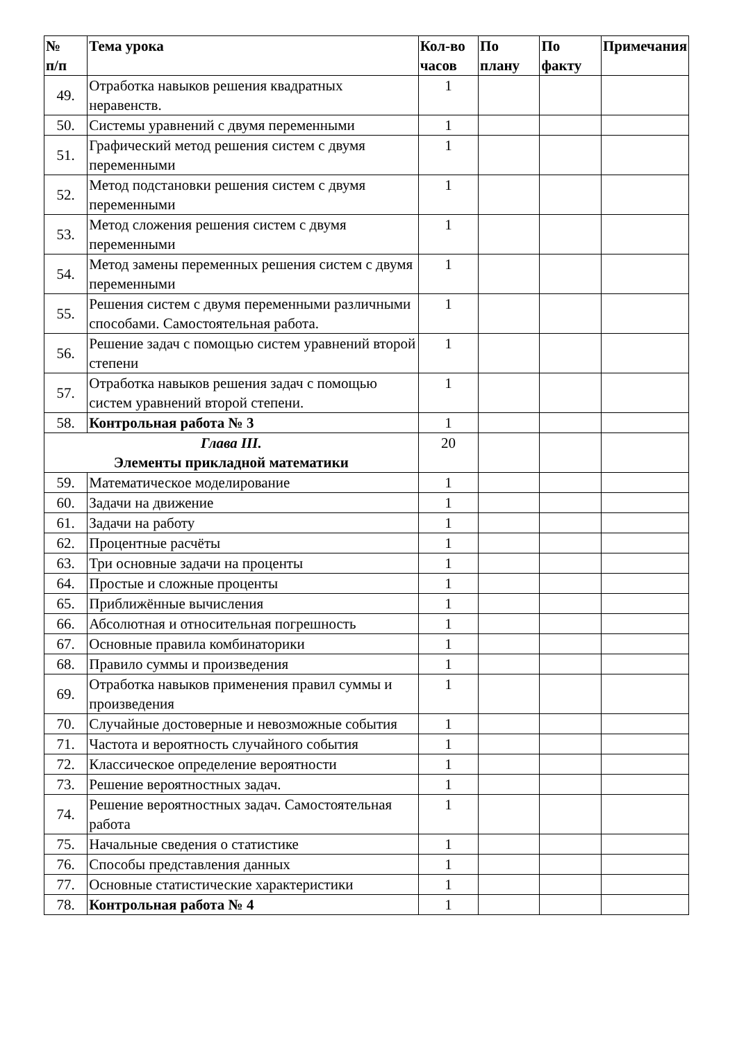| № п/п | Тема урока | Кол-во часов | По плану | По факту | Примечания |
| --- | --- | --- | --- | --- | --- |
| 49. | Отработка навыков решения квадратных неравенств. | 1 | | | |
| 50. | Системы уравнений с двумя переменными | 1 | | | |
| 51. | Графический метод решения систем с двумя переменными | 1 | | | |
| 52. | Метод подстановки решения систем с двумя переменными | 1 | | | |
| 53. | Метод сложения решения систем с двумя переменными | 1 | | | |
| 54. | Метод замены переменных решения систем с двумя переменными | 1 | | | |
| 55. | Решения систем с двумя переменными различными способами. Самостоятельная работа. | 1 | | | |
| 56. | Решение задач с помощью систем уравнений второй степени | 1 | | | |
| 57. | Отработка навыков решения задач с помощью систем уравнений второй степени. | 1 | | | |
| 58. | Контрольная работа № 3 | 1 | | | |
| Глава III. Элементы прикладной математики | | 20 | | | |
| 59. | Математическое моделирование | 1 | | | |
| 60. | Задачи на движение | 1 | | | |
| 61. | Задачи на работу | 1 | | | |
| 62. | Процентные расчёты | 1 | | | |
| 63. | Три основные задачи на проценты | 1 | | | |
| 64. | Простые и сложные проценты | 1 | | | |
| 65. | Приближённые вычисления | 1 | | | |
| 66. | Абсолютная и относительная погрешность | 1 | | | |
| 67. | Основные правила комбинаторики | 1 | | | |
| 68. | Правило суммы и произведения | 1 | | | |
| 69. | Отработка навыков применения правил суммы и произведения | 1 | | | |
| 70. | Случайные достоверные и невозможные события | 1 | | | |
| 71. | Частота и вероятность случайного события | 1 | | | |
| 72. | Классическое определение вероятности | 1 | | | |
| 73. | Решение вероятностных задач. | 1 | | | |
| 74. | Решение вероятностных задач. Самостоятельная работа | 1 | | | |
| 75. | Начальные сведения о статистике | 1 | | | |
| 76. | Способы представления данных | 1 | | | |
| 77. | Основные статистические характеристики | 1 | | | |
| 78. | Контрольная работа № 4 | 1 | | | |